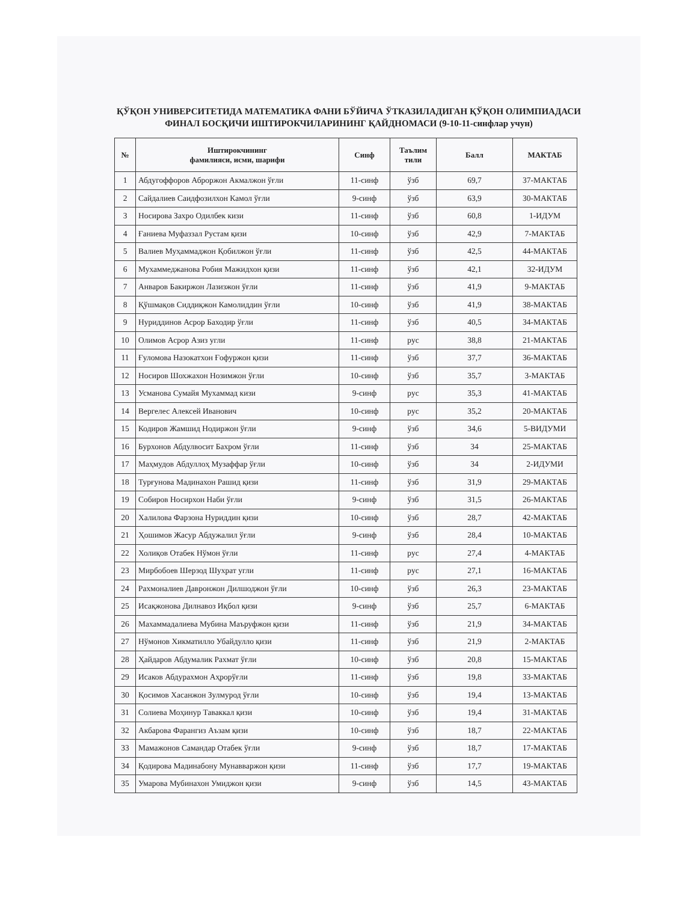ҚЎҚОН УНИВЕРСИТЕТИДА МАТЕМАТИКА ФАНИ БЎЙИЧА ЎТКАЗИЛАДИГАН ҚЎҚОН ОЛИМПИАДАСИ ФИНАЛ БОСҚИЧИ ИШТИРОКЧИЛАРИНИНГ ҚАЙДНОМАСИ (9-10-11-синфлар учун)
| № | Иштирокчининг фамилияси, исми, шарифи | Синф | Таълим тили | Балл | МАКТАБ |
| --- | --- | --- | --- | --- | --- |
| 1 | Абдугоффоров Аброржон Акмалжон ўғли | 11-синф | ўзб | 69,7 | 37-МАКТАБ |
| 2 | Сайдалиев Саидфозилхон Камол ўғли | 9-синф | ўзб | 63,9 | 30-МАКТАБ |
| 3 | Носирова Захро Одилбек кизи | 11-синф | ўзб | 60,8 | 1-ИДУМ |
| 4 | Ғаниева Муфаззал Рустам қизи | 10-синф | ўзб | 42,9 | 7-МАКТАБ |
| 5 | Валиев Муҳаммаджон Қобилжон ўғли | 11-синф | ўзб | 42,5 | 44-МАКТАБ |
| 6 | Мухаммеджанова Робия Мажидхон қизи | 11-синф | ўзб | 42,1 | 32-ИДУМ |
| 7 | Анваров Бакиржон Лазизжон ўғли | 11-синф | ўзб | 41,9 | 9-МАКТАБ |
| 8 | Қўшмақов Сиддиқжон Камолиддин ўғли | 10-синф | ўзб | 41,9 | 38-МАКТАБ |
| 9 | Нуриддинов Асрор Баходир ўғли | 11-синф | ўзб | 40,5 | 34-МАКТАБ |
| 10 | Олимов Асрор Азиз угли | 11-синф | рус | 38,8 | 21-МАКТАБ |
| 11 | Ғуломова Назокатхон Ғофуржон қизи | 11-синф | ўзб | 37,7 | 36-МАКТАБ |
| 12 | Носиров Шохжахон Нозимжон ўғли | 10-синф | ўзб | 35,7 | 3-МАКТАБ |
| 13 | Усманова Сумайя Мухаммад кизи | 9-синф | рус | 35,3 | 41-МАКТАБ |
| 14 | Вергелес Алексей Иванович | 10-синф | рус | 35,2 | 20-МАКТАБ |
| 15 | Кодиров Жамшид Нодиржон ўғли | 9-синф | ўзб | 34,6 | 5-ВИДУМИ |
| 16 | Бурхонов Абдулвосит Бахром ўғли | 11-синф | ўзб | 34 | 25-МАКТАБ |
| 17 | Маҳмудов Абдуллоҳ Музаффар ўғли | 10-синф | ўзб | 34 | 2-ИДУМИ |
| 18 | Турғунова Мадинахон Рашид қизи | 11-синф | ўзб | 31,9 | 29-МАКТАБ |
| 19 | Собиров Носирхон Наби ўғли | 9-синф | ўзб | 31,5 | 26-МАКТАБ |
| 20 | Халилова Фарзона Нуриддин қизи | 10-синф | ўзб | 28,7 | 42-МАКТАБ |
| 21 | Ҳошимов Жасур Абдужалил ўғли | 9-синф | ўзб | 28,4 | 10-МАКТАБ |
| 22 | Холиқов Отабек Нўмон ўғли | 11-синф | рус | 27,4 | 4-МАКТАБ |
| 23 | Мирбобоев Шерзод Шухрат угли | 11-синф | рус | 27,1 | 16-МАКТАБ |
| 24 | Рахмоналиев Давронжон Дилшоджон ўғли | 10-синф | ўзб | 26,3 | 23-МАКТАБ |
| 25 | Исақжонова Дилнавоз Иқбол қизи | 9-синф | ўзб | 25,7 | 6-МАКТАБ |
| 26 | Махаммадалиева Мубина Маъруфжон қизи | 11-синф | ўзб | 21,9 | 34-МАКТАБ |
| 27 | Нўмонов Хикматилло Убайдулло қизи | 11-синф | ўзб | 21,9 | 2-МАКТАБ |
| 28 | Ҳайдаров Абдумалик Рахмат ўғли | 10-синф | ўзб | 20,8 | 15-МАКТАБ |
| 29 | Исаков Абдурахмон Аҳрорўғли | 11-синф | ўзб | 19,8 | 33-МАКТАБ |
| 30 | Қосимов Хасанжон Зулмурод ўғли | 10-синф | ўзб | 19,4 | 13-МАКТАБ |
| 31 | Солиева Моҳинур Таваккал қизи | 10-синф | ўзб | 19,4 | 31-МАКТАБ |
| 32 | Акбарова Фарангиз Аъзам қизи | 10-синф | ўзб | 18,7 | 22-МАКТАБ |
| 33 | Мамажонов Самандар Отабек ўғли | 9-синф | ўзб | 18,7 | 17-МАКТАБ |
| 34 | Қодирова Мадинабону Мунавваржон қизи | 11-синф | ўзб | 17,7 | 19-МАКТАБ |
| 35 | Умарова Мубинахон Умиджон қизи | 9-синф | ўзб | 14,5 | 43-МАКТАБ |